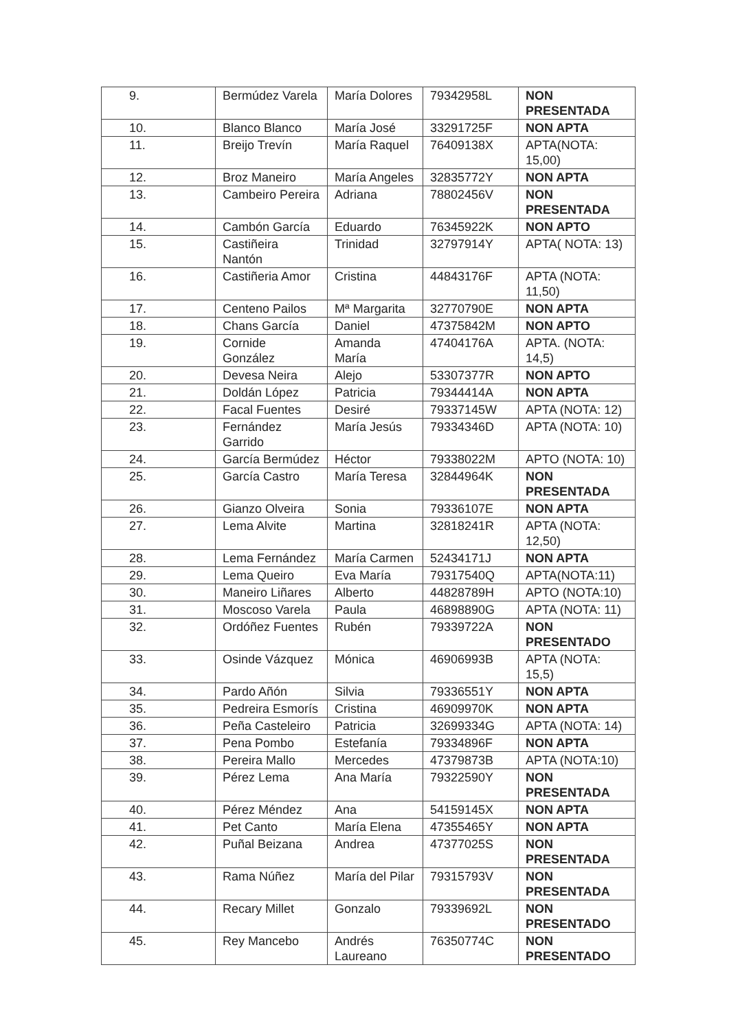| 9. | Bermúdez Varela | María Dolores | 79342958L | NON PRESENTADA |
| 10. | Blanco Blanco | María José | 33291725F | NON APTA |
| 11. | Breijo Trevín | María Raquel | 76409138X | APTA(NOTA: 15,00) |
| 12. | Broz Maneiro | María Angeles | 32835772Y | NON APTA |
| 13. | Cambeiro Pereira | Adriana | 78802456V | NON PRESENTADA |
| 14. | Cambón García | Eduardo | 76345922K | NON APTO |
| 15. | Castiñeira Nantón | Trinidad | 32797914Y | APTA( NOTA: 13) |
| 16. | Castiñeria Amor | Cristina | 44843176F | APTA (NOTA: 11,50) |
| 17. | Centeno Pailos | Mª Margarita | 32770790E | NON APTA |
| 18. | Chans García | Daniel | 47375842M | NON APTO |
| 19. | Cornide González | Amanda María | 47404176A | APTA. (NOTA: 14,5) |
| 20. | Devesa Neira | Alejo | 53307377R | NON APTO |
| 21. | Doldán López | Patricia | 79344414A | NON APTA |
| 22. | Facal Fuentes | Desiré | 79337145W | APTA (NOTA: 12) |
| 23. | Fernández Garrido | María Jesús | 79334346D | APTA (NOTA: 10) |
| 24. | García Bermúdez | Héctor | 79338022M | APTO (NOTA: 10) |
| 25. | García Castro | María Teresa | 32844964K | NON PRESENTADA |
| 26. | Gianzo Olveira | Sonia | 79336107E | NON APTA |
| 27. | Lema Alvite | Martina | 32818241R | APTA (NOTA: 12,50) |
| 28. | Lema Fernández | María Carmen | 52434171J | NON APTA |
| 29. | Lema Queiro | Eva María | 79317540Q | APTA(NOTA:11) |
| 30. | Maneiro Liñares | Alberto | 44828789H | APTO (NOTA:10) |
| 31. | Moscoso Varela | Paula | 46898890G | APTA (NOTA: 11) |
| 32. | Ordóñez Fuentes | Rubén | 79339722A | NON PRESENTADO |
| 33. | Osinde Vázquez | Mónica | 46906993B | APTA (NOTA: 15,5) |
| 34. | Pardo Añón | Silvia | 79336551Y | NON APTA |
| 35. | Pedreira Esmorís | Cristina | 46909970K | NON APTA |
| 36. | Peña Casteleiro | Patricia | 32699334G | APTA (NOTA: 14) |
| 37. | Pena Pombo | Estefanía | 79334896F | NON APTA |
| 38. | Pereira Mallo | Mercedes | 47379873B | APTA (NOTA:10) |
| 39. | Pérez Lema | Ana María | 79322590Y | NON PRESENTADA |
| 40. | Pérez Méndez | Ana | 54159145X | NON APTA |
| 41. | Pet Canto | María Elena | 47355465Y | NON APTA |
| 42. | Puñal Beizana | Andrea | 47377025S | NON PRESENTADA |
| 43. | Rama Núñez | María del Pilar | 79315793V | NON PRESENTADA |
| 44. | Recary Millet | Gonzalo | 79339692L | NON PRESENTADO |
| 45. | Rey Mancebo | Andrés Laureano | 76350774C | NON PRESENTADO |